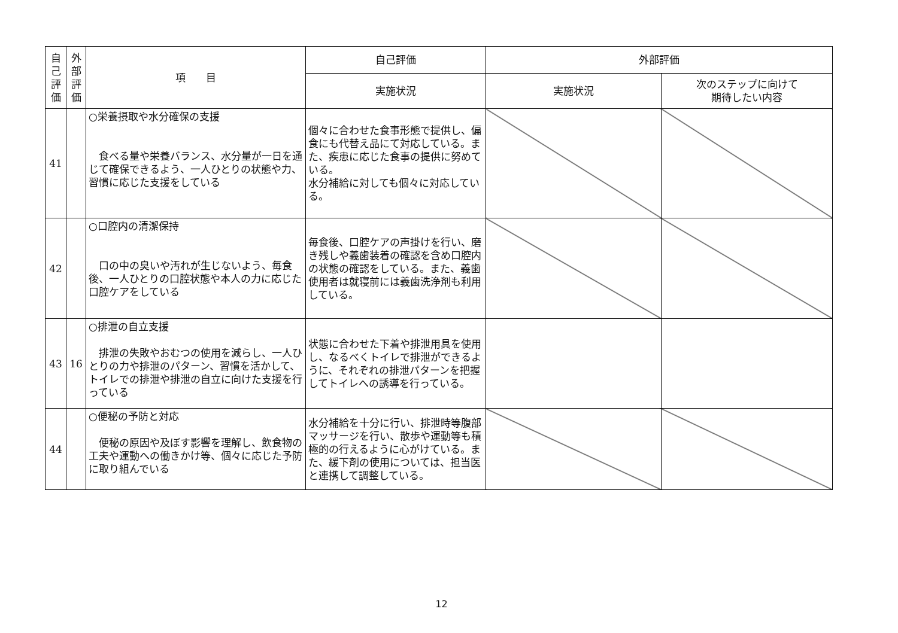| 自己評価 | 外部評価 | 項 目 | 自己評価 | 外部評価 | |
| --- | --- | --- | --- | --- | --- |
| | | | 実施状況 | 実施状況 | 次のステップに向けて 期待したい内容 |
| 41 | | ○栄養摂取や水分確保の支援 食べる量や栄養バランス、水分量が一日を通じて確保できるよう、一人ひとりの状態や力、習慣に応じた支援をしている | 個々に合わせた食事形態で提供し、偏食にも代替え品にて対応している。また、疾患に応じた食事の提供に努めている。 水分補給に対しても個々に対応している。 | | |
| 42 | | ○口腔内の清潔保持 口の中の臭いや汚れが生じないよう、毎食後、一人ひとりの口腔状態や本人の力に応じた口腔ケアをしている | 毎食後、口腔ケアの声掛けを行い、磨き残しや義歯装着の確認を含め口腔内の状態の確認をしている。また、義歯使用者は就寝前には義歯洗浄剤も利用している。 | | |
| 43 | 16 | ○排泄の自立支援 排泄の失敗やおむつの使用を減らし、一人ひとりの力や排泄のパターン、習慣を活かして、トイレでの排泄や排泄の自立に向けた支援を行っている | 状態に合わせた下着や排泄用具を使用し、なるべくトイレで排泄ができるように、それぞれの排泄パターンを把握してトイレへの誘導を行っている。 | | |
| 44 | | ○便秘の予防と対応 便秘の原因や及ぼす影響を理解し、飲食物の工夫や運動への働きかけ等、個々に応じた予防に取り組んでいる | 水分補給を十分に行い、排泄時等腹部マッサージを行い、散歩や運動等も積極的の行えるように心がけている。また、緩下剤の使用については、担当医と連携して調整している。 | | |
12